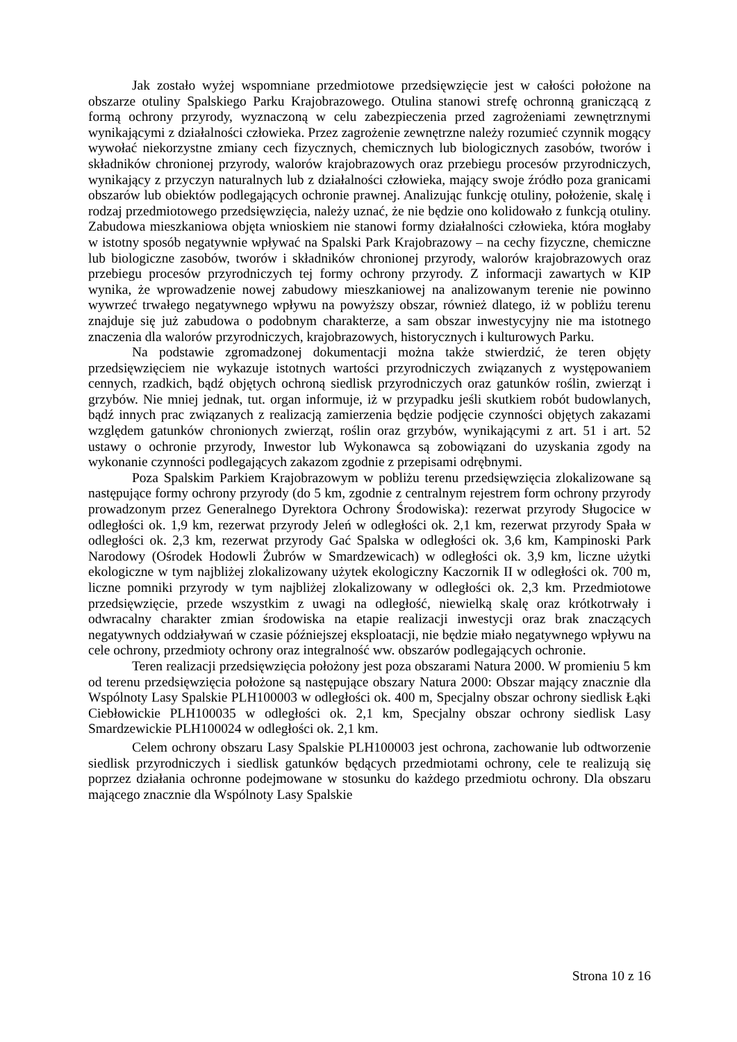Jak zostało wyżej wspomniane przedmiotowe przedsięwzięcie jest w całości położone na obszarze otuliny Spalskiego Parku Krajobrazowego. Otulina stanowi strefę ochronną graniczącą z formą ochrony przyrody, wyznaczoną w celu zabezpieczenia przed zagrożeniami zewnętrznymi wynikającymi z działalności człowieka. Przez zagrożenie zewnętrzne należy rozumieć czynnik mogący wywołać niekorzystne zmiany cech fizycznych, chemicznych lub biologicznych zasobów, tworów i składników chronionej przyrody, walorów krajobrazowych oraz przebiegu procesów przyrodniczych, wynikający z przyczyn naturalnych lub z działalności człowieka, mający swoje źródło poza granicami obszarów lub obiektów podlegających ochronie prawnej. Analizując funkcję otuliny, położenie, skalę i rodzaj przedmiotowego przedsięwzięcia, należy uznać, że nie będzie ono kolidowało z funkcją otuliny. Zabudowa mieszkaniowa objęta wnioskiem nie stanowi formy działalności człowieka, która mogłaby w istotny sposób negatywnie wpływać na Spalski Park Krajobrazowy – na cechy fizyczne, chemiczne lub biologiczne zasobów, tworów i składników chronionej przyrody, walorów krajobrazowych oraz przebiegu procesów przyrodniczych tej formy ochrony przyrody. Z informacji zawartych w KIP wynika, że wprowadzenie nowej zabudowy mieszkaniowej na analizowanym terenie nie powinno wywrzeć trwałego negatywnego wpływu na powyższy obszar, również dlatego, iż w pobliżu terenu znajduje się już zabudowa o podobnym charakterze, a sam obszar inwestycyjny nie ma istotnego znaczenia dla walorów przyrodniczych, krajobrazowych, historycznych i kulturowych Parku.
Na podstawie zgromadzonej dokumentacji można także stwierdzić, że teren objęty przedsięwzięciem nie wykazuje istotnych wartości przyrodniczych związanych z występowaniem cennych, rzadkich, bądź objętych ochroną siedlisk przyrodniczych oraz gatunków roślin, zwierząt i grzybów. Nie mniej jednak, tut. organ informuje, iż w przypadku jeśli skutkiem robót budowlanych, bądź innych prac związanych z realizacją zamierzenia będzie podjęcie czynności objętych zakazami względem gatunków chronionych zwierząt, roślin oraz grzybów, wynikającymi z art. 51 i art. 52 ustawy o ochronie przyrody, Inwestor lub Wykonawca są zobowiązani do uzyskania zgody na wykonanie czynności podlegających zakazom zgodnie z przepisami odrębnymi.
Poza Spalskim Parkiem Krajobrazowym w pobliżu terenu przedsięwzięcia zlokalizowane są następujące formy ochrony przyrody (do 5 km, zgodnie z centralnym rejestrem form ochrony przyrody prowadzonym przez Generalnego Dyrektora Ochrony Środowiska): rezerwat przyrody Sługocice w odległości ok. 1,9 km, rezerwat przyrody Jeleń w odległości ok. 2,1 km, rezerwat przyrody Spała w odległości ok. 2,3 km, rezerwat przyrody Gać Spalska w odległości ok. 3,6 km, Kampinoski Park Narodowy (Ośrodek Hodowli Żubrów w Smardzewicach) w odległości ok. 3,9 km, liczne użytki ekologiczne w tym najbliżej zlokalizowany użytek ekologiczny Kaczornik II w odległości ok. 700 m, liczne pomniki przyrody w tym najbliżej zlokalizowany w odległości ok. 2,3 km. Przedmiotowe przedsięwzięcie, przede wszystkim z uwagi na odległość, niewielką skalę oraz krótkotrwały i odwracalny charakter zmian środowiska na etapie realizacji inwestycji oraz brak znaczących negatywnych oddziaływań w czasie późniejszej eksploatacji, nie będzie miało negatywnego wpływu na cele ochrony, przedmioty ochrony oraz integralność ww. obszarów podlegających ochronie.
Teren realizacji przedsięwzięcia położony jest poza obszarami Natura 2000. W promieniu 5 km od terenu przedsięwzięcia położone są następujące obszary Natura 2000: Obszar mający znacznie dla Wspólnoty Lasy Spalskie PLH100003 w odległości ok. 400 m, Specjalny obszar ochrony siedlisk Łąki Ciebłowickie PLH100035 w odległości ok. 2,1 km, Specjalny obszar ochrony siedlisk Lasy Smardzewickie PLH100024 w odległości ok. 2,1 km.
Celem ochrony obszaru Lasy Spalskie PLH100003 jest ochrona, zachowanie lub odtworzenie siedlisk przyrodniczych i siedlisk gatunków będących przedmiotami ochrony, cele te realizują się poprzez działania ochronne podejmowane w stosunku do każdego przedmiotu ochrony. Dla obszaru mającego znacznie dla Wspólnoty Lasy Spalskie
Strona 10 z 16